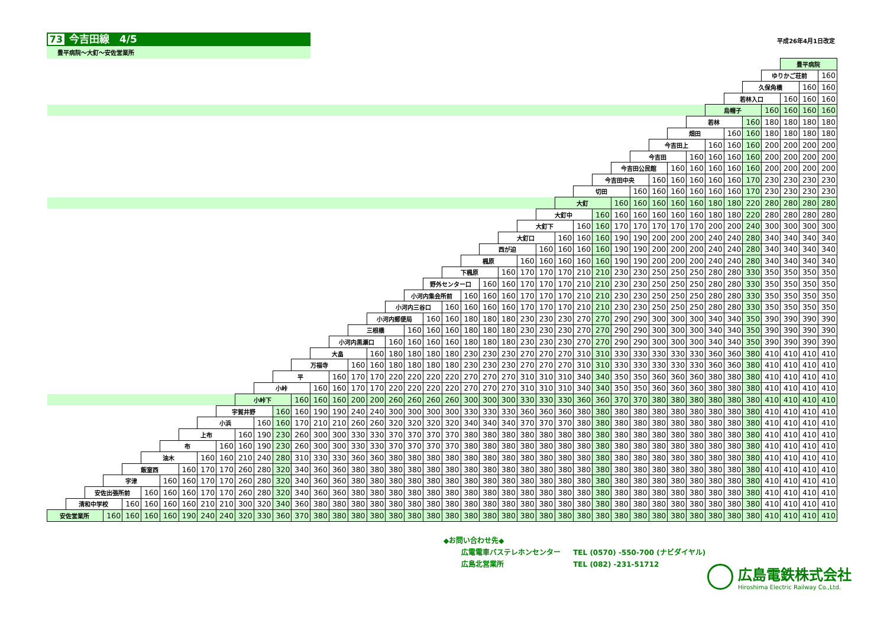73 今吉田線　4/5
豊平病院～大釘～安佐営業所
平成26年4月1日改定
| | | | | | | | | | | | | | | | | | | | | | | | | | | | | | | | | | | | | | | | 豊平病院 | | |
| | | | | | | | | | | | | | | | | | | | | | | | | | | | | | | | | | | | | | | ゆりかご荘前 | | | 160 |
| | | | | | | | | | | | | | | | | | | | | | | | | | | | | | | | | | | | | | 久保角橋 | | | 160 | 160 |
| | | | | | | | | | | | | | | | | | | | | | | | | | | | | | | | | | | | | 若林入口 | | | 160 | 160 | 160 |
| | | | | | | | | | | | | | | | | | | | | | | | | | | | | | | | | | | | 烏帽子 | | | 160 | 160 | 160 | 160 |
| | | | | | | | | | | | | | | | | | | | | | | | | | | | | | | | | | | 若林 | | | 160 | 180 | 180 | 180 | 180 |
| | | | | | | | | | | | | | | | | | | | | | | | | | | | | | | | | | 畑田 | | | 160 | 160 | 180 | 180 | 180 | 180 |
| | | | | | | | | | | | | | | | | | | | | | | | | | | | | | | | | 今吉田上 | | | 160 | 160 | 160 | 200 | 200 | 200 | 200 |
| | | | | | | | | | | | | | | | | | | | | | | | | | | | | | | | 今吉田 | | | 160 | 160 | 160 | 160 | 200 | 200 | 200 | 200 |
| | | | | | | | | | | | | | | | | | | | | | | | | | | | | | | 今吉田公民館 | | | 160 | 160 | 160 | 160 | 160 | 200 | 200 | 200 | 200 |
| | | | | | | | | | | | | | | | | | | | | | | | | | | | | | 今吉田中央 | | | 160 | 160 | 160 | 160 | 160 | 170 | 230 | 230 | 230 | 230 |
| | | | | | | | | | | | | | | | | | | | | | | | | | | | | 切田 | | | 160 | 160 | 160 | 160 | 160 | 160 | 170 | 230 | 230 | 230 | 230 |
| | | | | | | | | | | | | | | | | | | | | | | | | | | | 大釘 | | | 160 | 160 | 160 | 160 | 160 | 180 | 180 | 220 | 280 | 280 | 280 | 280 |
| | | | | | | | | | | | | | | | | | | | | | | | | | | 大釘中 | | | 160 | 160 | 160 | 160 | 160 | 160 | 180 | 180 | 220 | 280 | 280 | 280 | 280 |
| | | | | | | | | | | | | | | | | | | | | | | | | | 大釘下 | | | 160 | 160 | 170 | 170 | 170 | 170 | 170 | 200 | 200 | 240 | 300 | 300 | 300 | 300 |
| | | | | | | | | | | | | | | | | | | | | | | | | 大釘口 | | | 160 | 160 | 160 | 190 | 190 | 200 | 200 | 200 | 240 | 240 | 280 | 340 | 340 | 340 | 340 |
| | | | | | | | | | | | | | | | | | | | | | | | 西が迫 | | | 160 | 160 | 160 | 160 | 190 | 190 | 200 | 200 | 200 | 240 | 240 | 280 | 340 | 340 | 340 | 340 |
| | | | | | | | | | | | | | | | | | | | | | | 楓原 | | | 160 | 160 | 160 | 160 | 160 | 190 | 190 | 200 | 200 | 200 | 240 | 240 | 280 | 340 | 340 | 340 | 340 |
| | | | | | | | | | | | | | | | | | | | | | 下楓原 | | | 160 | 170 | 170 | 170 | 210 | 210 | 230 | 230 | 250 | 250 | 250 | 280 | 280 | 330 | 350 | 350 | 350 | 350 |
| | | | | | | | | | | | | | | | | | | | | 野外センター口 | | | 160 | 160 | 170 | 170 | 170 | 210 | 210 | 230 | 230 | 250 | 250 | 250 | 280 | 280 | 330 | 350 | 350 | 350 | 350 |
| | | | | | | | | | | | | | | | | | | | 小河内集会所前 | | | 160 | 160 | 160 | 170 | 170 | 170 | 210 | 210 | 230 | 230 | 250 | 250 | 250 | 280 | 280 | 330 | 350 | 350 | 350 | 350 |
| | | | | | | | | | | | | | | | | | | 小河内三谷口 | | | 160 | 160 | 160 | 160 | 170 | 170 | 170 | 210 | 210 | 230 | 230 | 250 | 250 | 250 | 280 | 280 | 330 | 350 | 350 | 350 | 350 |
| | | | | | | | | | | | | | | | | | 小河内郵便局 | | | 160 | 160 | 180 | 180 | 180 | 230 | 230 | 230 | 270 | 270 | 290 | 290 | 300 | 300 | 300 | 340 | 340 | 350 | 390 | 390 | 390 | 390 |
| | | | | | | | | | | | | | | | | 三根橋 | | | 160 | 160 | 160 | 180 | 180 | 180 | 230 | 230 | 230 | 270 | 270 | 290 | 290 | 300 | 300 | 300 | 340 | 340 | 350 | 390 | 390 | 390 | 390 |
| | | | | | | | | | | | | | | | 小河内黒瀬口 | | | 160 | 160 | 160 | 160 | 180 | 180 | 180 | 230 | 230 | 230 | 270 | 270 | 290 | 290 | 300 | 300 | 300 | 340 | 340 | 350 | 390 | 390 | 390 | 390 |
| | | | | | | | | | | | | | | 大畠 | | | 160 | 180 | 180 | 180 | 180 | 230 | 230 | 230 | 270 | 270 | 270 | 310 | 310 | 330 | 330 | 330 | 330 | 330 | 360 | 360 | 380 | 410 | 410 | 410 | 410 |
| | | | | | | | | | | | | | 万福寺 | | | 160 | 160 | 180 | 180 | 180 | 180 | 230 | 230 | 230 | 270 | 270 | 270 | 310 | 310 | 330 | 330 | 330 | 330 | 330 | 360 | 360 | 380 | 410 | 410 | 410 | 410 |
| | | | | | | | | | | | | 平 | | | 160 | 170 | 170 | 220 | 220 | 220 | 220 | 270 | 270 | 270 | 310 | 310 | 310 | 340 | 340 | 350 | 350 | 360 | 360 | 360 | 380 | 380 | 380 | 410 | 410 | 410 | 410 |
| | | | | | | | | | | | 小峠 | | | 160 | 160 | 170 | 170 | 220 | 220 | 220 | 220 | 270 | 270 | 270 | 310 | 310 | 310 | 340 | 340 | 350 | 350 | 360 | 360 | 360 | 380 | 380 | 380 | 410 | 410 | 410 | 410 |
| | | | | | | | | | | 小峠下 | | | 160 | 160 | 160 | 200 | 200 | 260 | 260 | 260 | 260 | 300 | 300 | 300 | 330 | 330 | 330 | 360 | 360 | 370 | 370 | 380 | 380 | 380 | 380 | 380 | 380 | 410 | 410 | 410 | 410 |
| | | | | | | | | | 宇賀井野 | | | 160 | 160 | 190 | 190 | 240 | 240 | 300 | 300 | 300 | 300 | 330 | 330 | 330 | 360 | 360 | 360 | 380 | 380 | 380 | 380 | 380 | 380 | 380 | 380 | 380 | 380 | 410 | 410 | 410 | 410 |
| | | | | | | | | 小浜 | | | 160 | 160 | 170 | 210 | 210 | 260 | 260 | 320 | 320 | 320 | 320 | 340 | 340 | 340 | 370 | 370 | 370 | 380 | 380 | 380 | 380 | 380 | 380 | 380 | 380 | 380 | 380 | 410 | 410 | 410 | 410 |
| | | | | | | | 上布 | | | 160 | 190 | 230 | 260 | 300 | 300 | 330 | 330 | 370 | 370 | 370 | 370 | 380 | 380 | 380 | 380 | 380 | 380 | 380 | 380 | 380 | 380 | 380 | 380 | 380 | 380 | 380 | 380 | 410 | 410 | 410 | 410 |
| | | | | | | 布 | | | 160 | 160 | 190 | 230 | 260 | 300 | 300 | 330 | 330 | 370 | 370 | 370 | 370 | 380 | 380 | 380 | 380 | 380 | 380 | 380 | 380 | 380 | 380 | 380 | 380 | 380 | 380 | 380 | 380 | 410 | 410 | 410 | 410 |
| | | | | | 油木 | | | 160 | 160 | 210 | 240 | 280 | 310 | 330 | 330 | 360 | 360 | 380 | 380 | 380 | 380 | 380 | 380 | 380 | 380 | 380 | 380 | 380 | 380 | 380 | 380 | 380 | 380 | 380 | 380 | 380 | 380 | 410 | 410 | 410 | 410 |
| | | | | 飯室西 | | | 160 | 170 | 170 | 260 | 280 | 320 | 340 | 360 | 360 | 380 | 380 | 380 | 380 | 380 | 380 | 380 | 380 | 380 | 380 | 380 | 380 | 380 | 380 | 380 | 380 | 380 | 380 | 380 | 380 | 380 | 380 | 410 | 410 | 410 | 410 |
| | | | 宇津 | | | 160 | 160 | 170 | 170 | 260 | 280 | 320 | 340 | 360 | 360 | 380 | 380 | 380 | 380 | 380 | 380 | 380 | 380 | 380 | 380 | 380 | 380 | 380 | 380 | 380 | 380 | 380 | 380 | 380 | 380 | 380 | 380 | 410 | 410 | 410 | 410 |
| | | 安佐出張所前 | | | 160 | 160 | 160 | 170 | 170 | 260 | 280 | 320 | 340 | 360 | 360 | 380 | 380 | 380 | 380 | 380 | 380 | 380 | 380 | 380 | 380 | 380 | 380 | 380 | 380 | 380 | 380 | 380 | 380 | 380 | 380 | 380 | 380 | 410 | 410 | 410 | 410 |
| | 清和中学校 | | | 160 | 160 | 160 | 160 | 210 | 210 | 300 | 320 | 340 | 360 | 380 | 380 | 380 | 380 | 380 | 380 | 380 | 380 | 380 | 380 | 380 | 380 | 380 | 380 | 380 | 380 | 380 | 380 | 380 | 380 | 380 | 380 | 380 | 380 | 410 | 410 | 410 | 410 |
| 安佐営業所 | | | 160 | 160 | 160 | 160 | 190 | 240 | 240 | 320 | 330 | 360 | 370 | 380 | 380 | 380 | 380 | 380 | 380 | 380 | 380 | 380 | 380 | 380 | 380 | 380 | 380 | 380 | 380 | 380 | 380 | 380 | 380 | 380 | 380 | 380 | 380 | 410 | 410 | 410 | 410 |
◆お問い合わせ先◆
広電電車バステレホンセンター TEL (0570) -550-700 (ナビダイヤル)
広島北営業所 TEL (082) -231-51712
広島電鉄株式会社
Hiroshima Electric Railway Co.,Ltd.